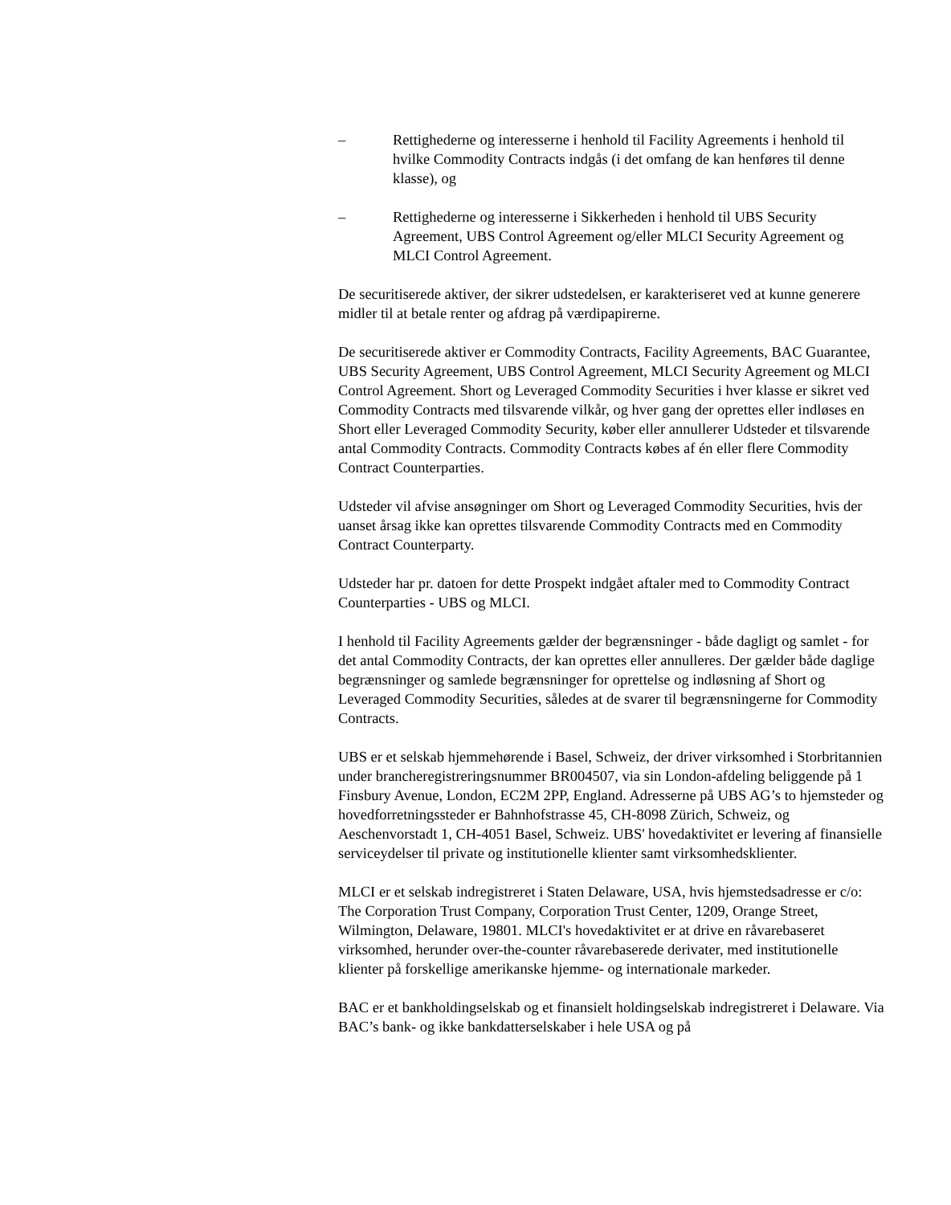– Rettighederne og interesserne i henhold til Facility Agreements i henhold til hvilke Commodity Contracts indgås (i det omfang de kan henføres til denne klasse), og
– Rettighederne og interesserne i Sikkerheden i henhold til UBS Security Agreement, UBS Control Agreement og/eller MLCI Security Agreement og MLCI Control Agreement.
De securitiserede aktiver, der sikrer udstedelsen, er karakteriseret ved at kunne generere midler til at betale renter og afdrag på værdipapirerne.
De securitiserede aktiver er Commodity Contracts, Facility Agreements, BAC Guarantee, UBS Security Agreement, UBS Control Agreement, MLCI Security Agreement og MLCI Control Agreement. Short og Leveraged Commodity Securities i hver klasse er sikret ved Commodity Contracts med tilsvarende vilkår, og hver gang der oprettes eller indløses en Short eller Leveraged Commodity Security, køber eller annullerer Udsteder et tilsvarende antal Commodity Contracts. Commodity Contracts købes af én eller flere Commodity Contract Counterparties.
Udsteder vil afvise ansøgninger om Short og Leveraged Commodity Securities, hvis der uanset årsag ikke kan oprettes tilsvarende Commodity Contracts med en Commodity Contract Counterparty.
Udsteder har pr. datoen for dette Prospekt indgået aftaler med to Commodity Contract Counterparties - UBS og MLCI.
I henhold til Facility Agreements gælder der begrænsninger - både dagligt og samlet - for det antal Commodity Contracts, der kan oprettes eller annulleres. Der gælder både daglige begrænsninger og samlede begrænsninger for oprettelse og indløsning af Short og Leveraged Commodity Securities, således at de svarer til begrænsningerne for Commodity Contracts.
UBS er et selskab hjemmehørende i Basel, Schweiz, der driver virksomhed i Storbritannien under brancheregistreringsnummer BR004507, via sin London-afdeling beliggende på 1 Finsbury Avenue, London, EC2M 2PP, England. Adresserne på UBS AG’s to hjemsteder og hovedforretningssteder er Bahnhofstrasse 45, CH-8098 Zürich, Schweiz, og Aeschenvorstadt 1, CH-4051 Basel, Schweiz. UBS' hovedaktivitet er levering af finansielle serviceydelser til private og institutionelle klienter samt virksomhedsklienter.
MLCI er et selskab indregistreret i Staten Delaware, USA, hvis hjemstedsadresse er c/o: The Corporation Trust Company, Corporation Trust Center, 1209, Orange Street, Wilmington, Delaware, 19801. MLCI's hovedaktivitet er at drive en råvarebaseret virksomhed, herunder over-the-counter råvarebaserede derivater, med institutionelle klienter på forskellige amerikanske hjemme- og internationale markeder.
BAC er et bankholdingselskab og et finansielt holdingselskab indregistreret i Delaware. Via BAC’s bank- og ikke bankdatterselskaber i hele USA og på